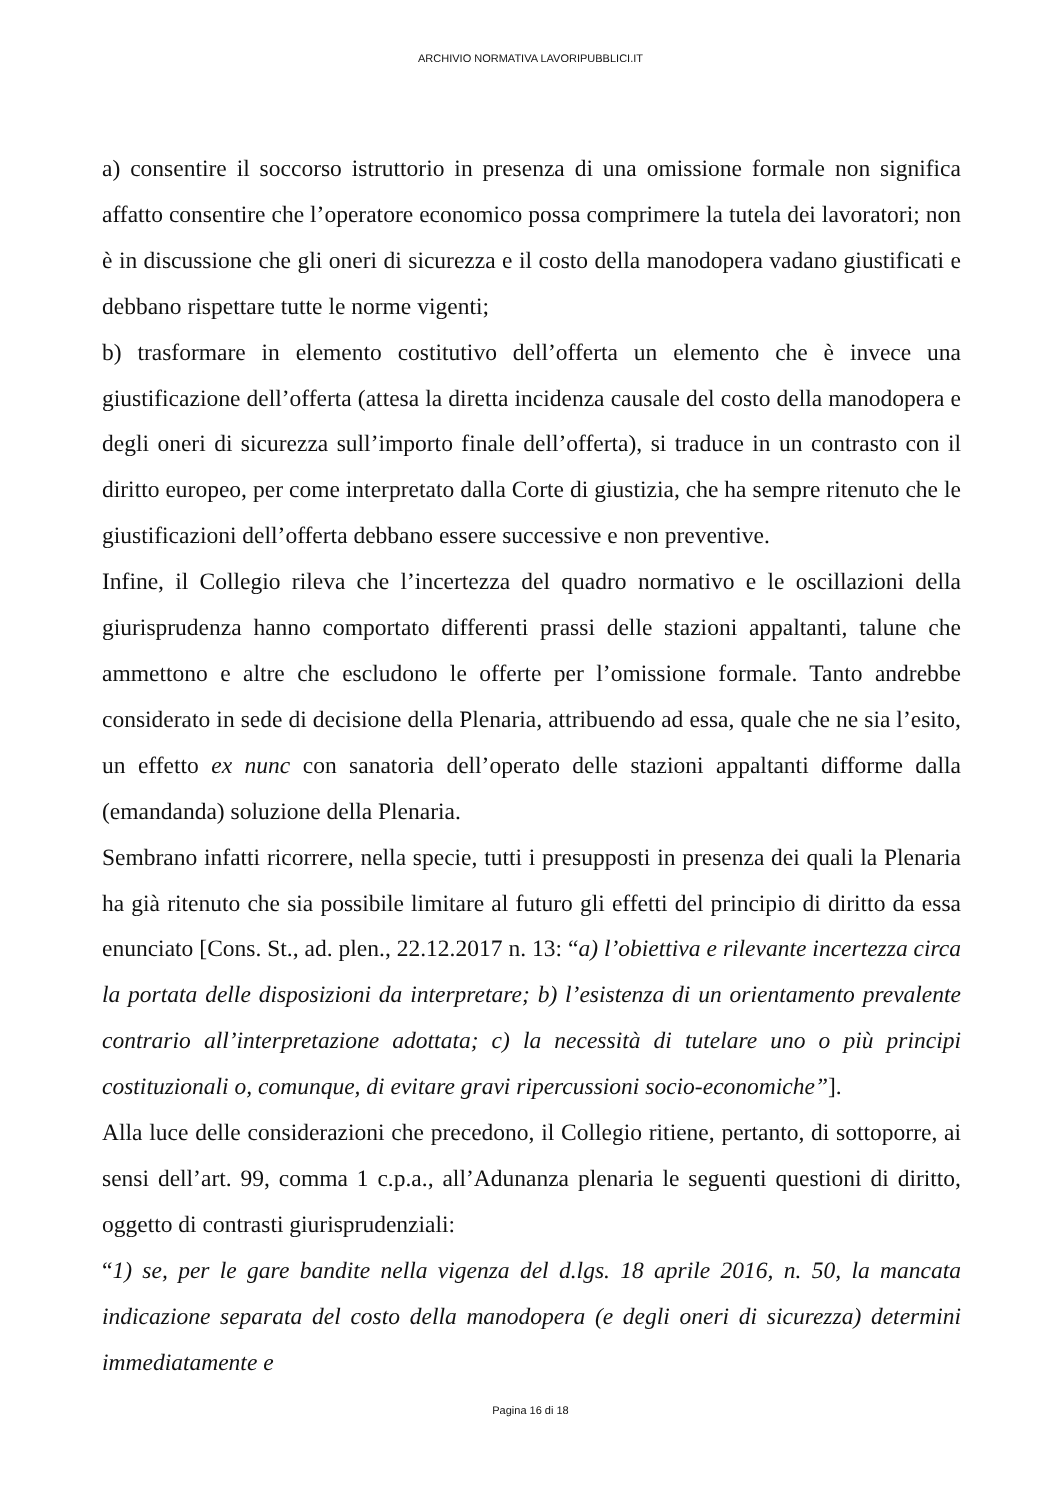ARCHIVIO NORMATIVA LAVORIPUBBLICI.IT
a) consentire il soccorso istruttorio in presenza di una omissione formale non significa affatto consentire che l’operatore economico possa comprimere la tutela dei lavoratori; non è in discussione che gli oneri di sicurezza e il costo della manodopera vadano giustificati e debbano rispettare tutte le norme vigenti;
b) trasformare in elemento costitutivo dell’offerta un elemento che è invece una giustificazione dell’offerta (attesa la diretta incidenza causale del costo della manodopera e degli oneri di sicurezza sull’importo finale dell’offerta), si traduce in un contrasto con il diritto europeo, per come interpretato dalla Corte di giustizia, che ha sempre ritenuto che le giustificazioni dell’offerta debbano essere successive e non preventive.
Infine, il Collegio rileva che l’incertezza del quadro normativo e le oscillazioni della giurisprudenza hanno comportato differenti prassi delle stazioni appaltanti, talune che ammettono e altre che escludono le offerte per l’omissione formale. Tanto andrebbe considerato in sede di decisione della Plenaria, attribuendo ad essa, quale che ne sia l’esito, un effetto ex nunc con sanatoria dell’operato delle stazioni appaltanti difforme dalla (emandanda) soluzione della Plenaria.
Sembrano infatti ricorrere, nella specie, tutti i presupposti in presenza dei quali la Plenaria ha già ritenuto che sia possibile limitare al futuro gli effetti del principio di diritto da essa enunciato [Cons. St., ad. plen., 22.12.2017 n. 13: “a) l’obiettiva e rilevante incertezza circa la portata delle disposizioni da interpretare; b) l’esistenza di un orientamento prevalente contrario all’interpretazione adottata; c) la necessità di tutelare uno o più principi costituzionali o, comunque, di evitare gravi ripercussioni socio-economiche”].
Alla luce delle considerazioni che precedono, il Collegio ritiene, pertanto, di sottoporre, ai sensi dell’art. 99, comma 1 c.p.a., all’Adunanza plenaria le seguenti questioni di diritto, oggetto di contrasti giurisprudenziali:
“1) se, per le gare bandite nella vigenza del d.lgs. 18 aprile 2016, n. 50, la mancata indicazione separata del costo della manodopera (e degli oneri di sicurezza) determini immediatamente e
Pagina 16 di 18